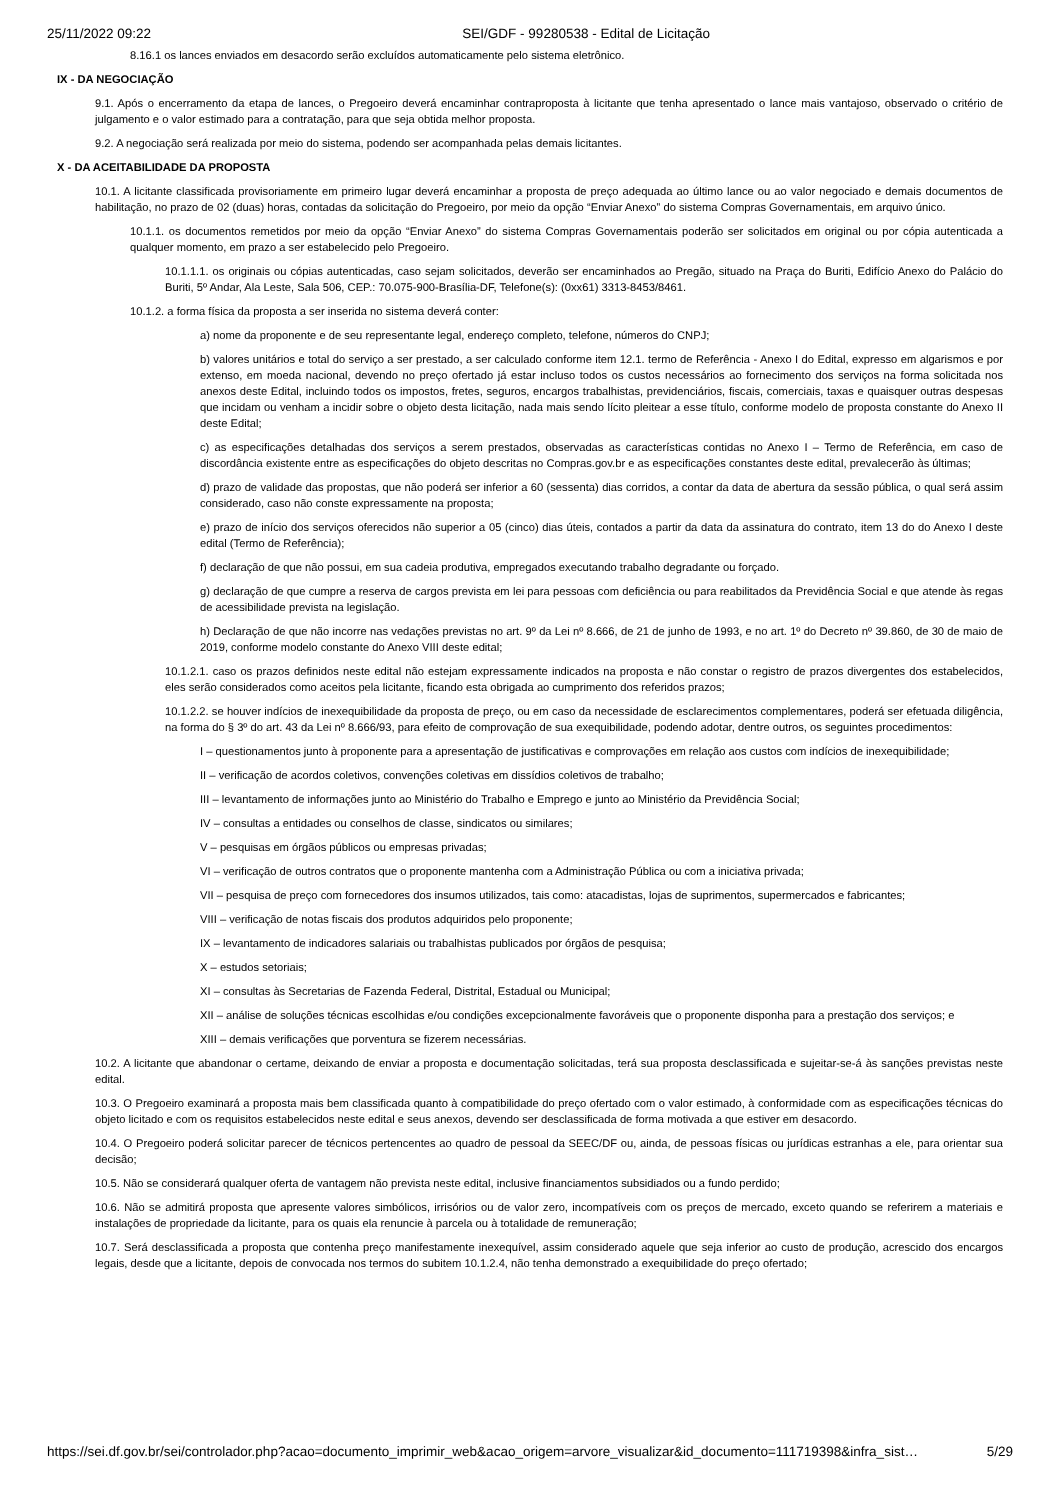25/11/2022 09:22 SEI/GDF - 99280538 - Edital de Licitação
8.16.1 os lances enviados em desacordo serão excluídos automaticamente pelo sistema eletrônico.
IX - DA NEGOCIAÇÃO
9.1. Após o encerramento da etapa de lances, o Pregoeiro deverá encaminhar contraproposta à licitante que tenha apresentado o lance mais vantajoso, observado o critério de julgamento e o valor estimado para a contratação, para que seja obtida melhor proposta.
9.2. A negociação será realizada por meio do sistema, podendo ser acompanhada pelas demais licitantes.
X - DA ACEITABILIDADE DA PROPOSTA
10.1. A licitante classificada provisoriamente em primeiro lugar deverá encaminhar a proposta de preço adequada ao último lance ou ao valor negociado e demais documentos de habilitação, no prazo de 02 (duas) horas, contadas da solicitação do Pregoeiro, por meio da opção “Enviar Anexo” do sistema Compras Governamentais, em arquivo único.
10.1.1. os documentos remetidos por meio da opção “Enviar Anexo” do sistema Compras Governamentais poderão ser solicitados em original ou por cópia autenticada a qualquer momento, em prazo a ser estabelecido pelo Pregoeiro.
10.1.1.1. os originais ou cópias autenticadas, caso sejam solicitados, deverão ser encaminhados ao Pregão, situado na Praça do Buriti, Edifício Anexo do Palácio do Buriti, 5º Andar, Ala Leste, Sala 506, CEP.: 70.075-900-Brasília-DF, Telefone(s): (0xx61) 3313-8453/8461.
10.1.2. a forma física da proposta a ser inserida no sistema deverá conter:
a) nome da proponente e de seu representante legal, endereço completo, telefone, números do CNPJ;
b) valores unitários e total do serviço a ser prestado, a ser calculado conforme item 12.1. termo de Referência - Anexo I do Edital, expresso em algarismos e por extenso, em moeda nacional, devendo no preço ofertado já estar incluso todos os custos necessários ao fornecimento dos serviços na forma solicitada nos anexos deste Edital, incluindo todos os impostos, fretes, seguros, encargos trabalhistas, previdenciários, fiscais, comerciais, taxas e quaisquer outras despesas que incidam ou venham a incidir sobre o objeto desta licitação, nada mais sendo lícito pleitear a esse título, conforme modelo de proposta constante do Anexo II deste Edital;
c) as especificações detalhadas dos serviços a serem prestados, observadas as características contidas no Anexo I – Termo de Referência, em caso de discordância existente entre as especificações do objeto descritas no Compras.gov.br e as especificações constantes deste edital, prevalecerão às últimas;
d) prazo de validade das propostas, que não poderá ser inferior a 60 (sessenta) dias corridos, a contar da data de abertura da sessão pública, o qual será assim considerado, caso não conste expressamente na proposta;
e) prazo de início dos serviços oferecidos não superior a 05 (cinco) dias úteis, contados a partir da data da assinatura do contrato, item 13 do do Anexo I deste edital (Termo de Referência);
f) declaração de que não possui, em sua cadeia produtiva, empregados executando trabalho degradante ou forçado.
g) declaração de que cumpre a reserva de cargos prevista em lei para pessoas com deficiência ou para reabilitados da Previdência Social e que atende às regas de acessibilidade prevista na legislação.
h) Declaração de que não incorre nas vedações previstas no art. 9º da Lei nº 8.666, de 21 de junho de 1993, e no art. 1º do Decreto nº 39.860, de 30 de maio de 2019, conforme modelo constante do Anexo VIII deste edital;
10.1.2.1. caso os prazos definidos neste edital não estejam expressamente indicados na proposta e não constar o registro de prazos divergentes dos estabelecidos, eles serão considerados como aceitos pela licitante, ficando esta obrigada ao cumprimento dos referidos prazos;
10.1.2.2. se houver indícios de inexequibilidade da proposta de preço, ou em caso da necessidade de esclarecimentos complementares, poderá ser efetuada diligência, na forma do § 3º do art. 43 da Lei nº 8.666/93, para efeito de comprovação de sua exequibilidade, podendo adotar, dentre outros, os seguintes procedimentos:
I – questionamentos junto à proponente para a apresentação de justificativas e comprovações em relação aos custos com indícios de inexequibilidade;
II – verificação de acordos coletivos, convenções coletivas em dissídios coletivos de trabalho;
III – levantamento de informações junto ao Ministério do Trabalho e Emprego e junto ao Ministério da Previdência Social;
IV – consultas a entidades ou conselhos de classe, sindicatos ou similares;
V – pesquisas em órgãos públicos ou empresas privadas;
VI – verificação de outros contratos que o proponente mantenha com a Administração Pública ou com a iniciativa privada;
VII – pesquisa de preço com fornecedores dos insumos utilizados, tais como: atacadistas, lojas de suprimentos, supermercados e fabricantes;
VIII – verificação de notas fiscais dos produtos adquiridos pelo proponente;
IX – levantamento de indicadores salariais ou trabalhistas publicados por órgãos de pesquisa;
X – estudos setoriais;
XI – consultas às Secretarias de Fazenda Federal, Distrital, Estadual ou Municipal;
XII – análise de soluções técnicas escolhidas e/ou condições excepcionalmente favoráveis que o proponente disponha para a prestação dos serviços; e
XIII – demais verificações que porventura se fizerem necessárias.
10.2. A licitante que abandonar o certame, deixando de enviar a proposta e documentação solicitadas, terá sua proposta desclassificada e sujeitar-se-á às sanções previstas neste edital.
10.3. O Pregoeiro examinará a proposta mais bem classificada quanto à compatibilidade do preço ofertado com o valor estimado, à conformidade com as especificações técnicas do objeto licitado e com os requisitos estabelecidos neste edital e seus anexos, devendo ser desclassificada de forma motivada a que estiver em desacordo.
10.4. O Pregoeiro poderá solicitar parecer de técnicos pertencentes ao quadro de pessoal da SEEC/DF ou, ainda, de pessoas físicas ou jurídicas estranhas a ele, para orientar sua decisão;
10.5. Não se considerará qualquer oferta de vantagem não prevista neste edital, inclusive financiamentos subsidiados ou a fundo perdido;
10.6. Não se admitirá proposta que apresente valores simbólicos, irrisórios ou de valor zero, incompatíveis com os preços de mercado, exceto quando se referirem a materiais e instalações de propriedade da licitante, para os quais ela renuncie à parcela ou à totalidade de remuneração;
10.7. Será desclassificada a proposta que contenha preço manifestamente inexequível, assim considerado aquele que seja inferior ao custo de produção, acrescido dos encargos legais, desde que a licitante, depois de convocada nos termos do subitem 10.1.2.4, não tenha demonstrado a exequibilidade do preço ofertado;
https://sei.df.gov.br/sei/controlador.php?acao=documento_imprimir_web&acao_origem=arvore_visualizar&id_documento=111719398&infra_sist… 5/29